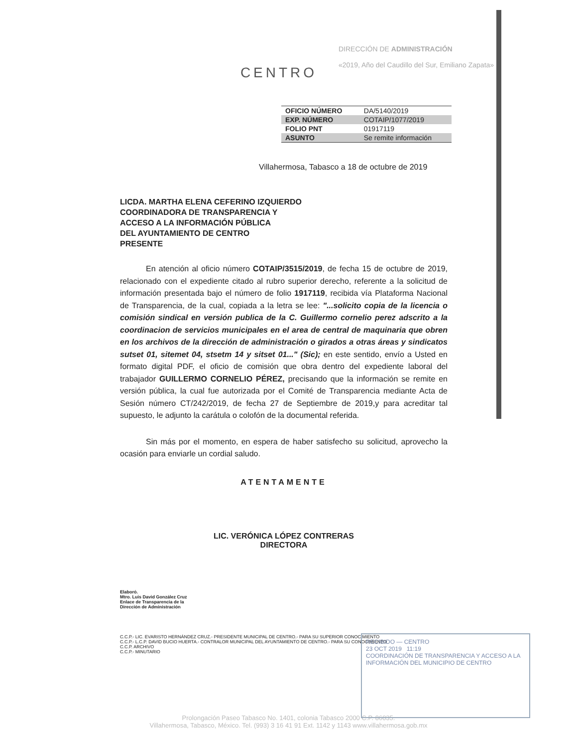CENTRO
DIRECCIÓN DE ADMINISTRACIÓN
«2019, Año del Caudillo del Sur, Emiliano Zapata»
| OFICIO NÚMERO | DA/5140/2019 |
| EXP. NÚMERO | COTAIP/1077/2019 |
| FOLIO PNT | 01917119 |
| ASUNTO | Se remite información |
Villahermosa, Tabasco a 18 de octubre de 2019
LICDA. MARTHA ELENA CEFERINO IZQUIERDO
COORDINADORA DE TRANSPARENCIA Y
ACCESO A LA INFORMACIÓN PÚBLICA
DEL AYUNTAMIENTO DE CENTRO
PRESENTE
En atención al oficio número COTAIP/3515/2019, de fecha 15 de octubre de 2019, relacionado con el expediente citado al rubro superior derecho, referente a la solicitud de información presentada bajo el número de folio 1917119, recibida vía Plataforma Nacional de Transparencia, de la cual, copiada a la letra se lee: "...solicito copia de la licencia o comisión sindical en versión publica de la C. Guillermo cornelio perez adscrito a la coordinacion de servicios municipales en el area de central de maquinaria que obren en los archivos de la dirección de administración o girados a otras áreas y sindicatos sutset 01, sitemet 04, stsetm 14 y sitset 01..." (Sic); en este sentido, envío a Usted en formato digital PDF, el oficio de comisión que obra dentro del expediente laboral del trabajador GUILLERMO CORNELIO PÉREZ, precisando que la información se remite en versión pública, la cual fue autorizada por el Comité de Transparencia mediante Acta de Sesión número CT/242/2019, de fecha 27 de Septiembre de 2019,y para acreditar tal supuesto, le adjunto la carátula o colofón de la documental referida.
Sin más por el momento, en espera de haber satisfecho su solicitud, aprovecho la ocasión para enviarle un cordial saludo.
ATENTAMENTE
LIC. VERÓNICA LÓPEZ CONTRERAS
DIRECTORA
Elaboró.
Mtro. Luis David González Cruz
Enlace de Transparencia de la
Dirección de Administración
C.C.P.- LIC. EVARISTO HERNÁNDEZ CRUZ.- PRESIDENTE MUNICIPAL DE CENTRO.- PARA SU SUPERIOR CONOCIMIENTO
C.C.P.- L.C.P. DAVID BUCIO HUERTA.- CONTRALOR MUNICIPAL DEL AYUNTAMIENTO DE CENTRO.- PARA SU CONOCIMIENTO
C.C.P. ARCHIVO
C.C.P.- MINUTARIO
Prolongación Paseo Tabasco No. 1401, colonia Tabasco 2000 C.P. 86035.
Villahermosa, Tabasco, México. Tel. (993) 3 16 41 91 Ext. 1142 y 1143 www.villahermosa.gob.mx
RECIBIDO — CENTRO
23 OCT 2019 11:19
COORDINACIÓN DE TRANSPARENCIA Y ACCESO A LA INFORMACIÓN DEL MUNICIPIO DE CENTRO